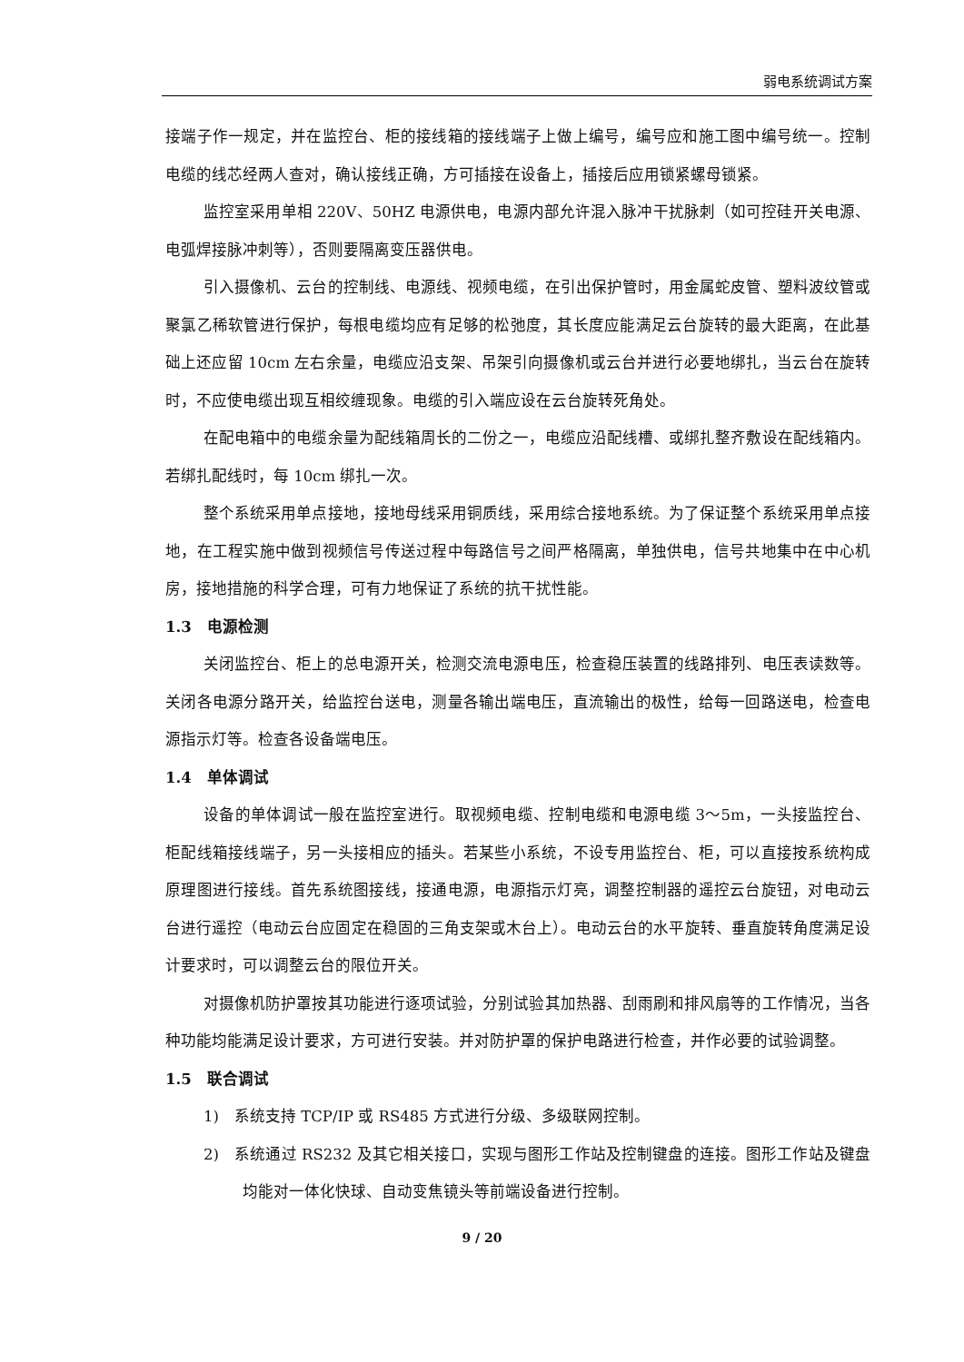弱电系统调试方案
接端子作一规定，并在监控台、柜的接线箱的接线端子上做上编号，编号应和施工图中编号统一。控制电缆的线芯经两人查对，确认接线正确，方可插接在设备上，插接后应用锁紧螺母锁紧。
监控室采用单相 220V、50HZ 电源供电，电源内部允许混入脉冲干扰脉刺（如可控硅开关电源、电弧焊接脉冲刺等），否则要隔离变压器供电。
引入摄像机、云台的控制线、电源线、视频电缆，在引出保护管时，用金属蛇皮管、塑料波纹管或聚氯乙稀软管进行保护，每根电缆均应有足够的松弛度，其长度应能满足云台旋转的最大距离，在此基础上还应留 10cm 左右余量，电缆应沿支架、吊架引向摄像机或云台并进行必要地绑扎，当云台在旋转时，不应使电缆出现互相绞缠现象。电缆的引入端应设在云台旋转死角处。
在配电箱中的电缆余量为配线箱周长的二份之一，电缆应沿配线槽、或绑扎整齐敷设在配线箱内。若绑扎配线时，每 10cm 绑扎一次。
整个系统采用单点接地，接地母线采用铜质线，采用综合接地系统。为了保证整个系统采用单点接地，在工程实施中做到视频信号传送过程中每路信号之间严格隔离，单独供电，信号共地集中在中心机房，接地措施的科学合理，可有力地保证了系统的抗干扰性能。
1.3　电源检测
关闭监控台、柜上的总电源开关，检测交流电源电压，检查稳压装置的线路排列、电压表读数等。关闭各电源分路开关，给监控台送电，测量各输出端电压，直流输出的极性，给每一回路送电，检查电源指示灯等。检查各设备端电压。
1.4　单体调试
设备的单体调试一般在监控室进行。取视频电缆、控制电缆和电源电缆 3～5m，一头接监控台、柜配线箱接线端子，另一头接相应的插头。若某些小系统，不设专用监控台、柜，可以直接按系统构成原理图进行接线。首先系统图接线，接通电源，电源指示灯亮，调整控制器的遥控云台旋钮，对电动云台进行遥控（电动云台应固定在稳固的三角支架或木台上）。电动云台的水平旋转、垂直旋转角度满足设计要求时，可以调整云台的限位开关。
对摄像机防护罩按其功能进行逐项试验，分别试验其加热器、刮雨刷和排风扇等的工作情况，当各种功能均能满足设计要求，方可进行安装。并对防护罩的保护电路进行检查，并作必要的试验调整。
1.5　联合调试
1)　系统支持 TCP/IP 或 RS485 方式进行分级、多级联网控制。
2)　系统通过 RS232 及其它相关接口，实现与图形工作站及控制键盘的连接。图形工作站及键盘均能对一体化快球、自动变焦镜头等前端设备进行控制。
9 / 20